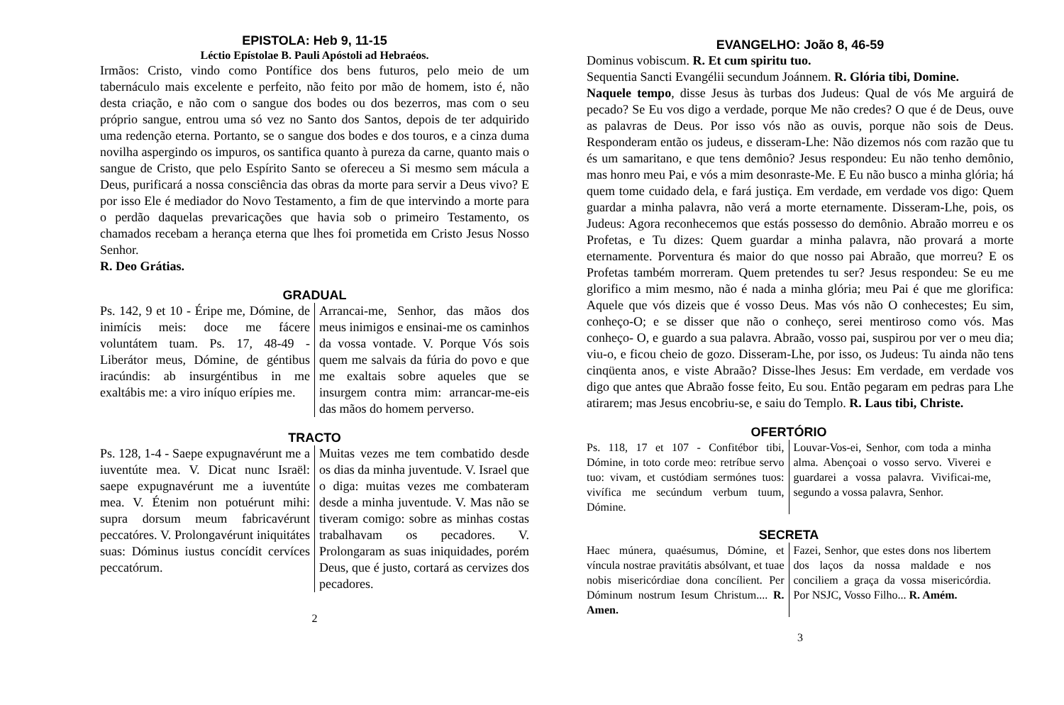EPISTOLA: Heb 9, 11-15
Léctio Epístolae B. Pauli Apóstoli ad Hebraéos.
Irmãos: Cristo, vindo como Pontífice dos bens futuros, pelo meio de um tabernáculo mais excelente e perfeito, não feito por mão de homem, isto é, não desta criação, e não com o sangue dos bodes ou dos bezerros, mas com o seu próprio sangue, entrou uma só vez no Santo dos Santos, depois de ter adquirido uma redenção eterna. Portanto, se o sangue dos bodes e dos touros, e a cinza duma novilha aspergindo os impuros, os santifica quanto à pureza da carne, quanto mais o sangue de Cristo, que pelo Espírito Santo se ofereceu a Si mesmo sem mácula a Deus, purificará a nossa consciência das obras da morte para servir a Deus vivo? E por isso Ele é mediador do Novo Testamento, a fim de que intervindo a morte para o perdão daquelas prevaricações que havia sob o primeiro Testamento, os chamados recebam a herança eterna que lhes foi prometida em Cristo Jesus Nosso Senhor.
R. Deo Grátias.
GRADUAL
Ps. 142, 9 et 10 - Éripe me, Dómine, de inimícis meis: doce me fácere voluntátem tuam. Ps. 17, 48-49 - Liberátor meus, Dómine, de géntibus iracúndis: ab insurgéntibus in me exaltábis me: a viro iníquo erípies me.
Arrancai-me, Senhor, das mãos dos meus inimigos e ensinai-me os caminhos da vossa vontade. V. Porque Vós sois quem me salvais da fúria do povo e que me exaltais sobre aqueles que se insurgem contra mim: arrancar-me-eis das mãos do homem perverso.
TRACTO
Ps. 128, 1-4 - Saepe expugnavérunt me a iuventúte mea. V. Dicat nunc Israël: saepe expugnavérunt me a iuventúte mea. V. Étenim non potuérunt mihi: supra dorsum meum fabricavérunt peccatóres. V. Prolongavérunt iniquitátes suas: Dóminus iustus concídit cervíces peccatórum.
Muitas vezes me tem combatido desde os dias da minha juventude. V. Israel que o diga: muitas vezes me combateram desde a minha juventude. V. Mas não se tiveram comigo: sobre as minhas costas trabalhavam os pecadores. V. Prolongaram as suas iniquidades, porém Deus, que é justo, cortará as cervizes dos pecadores.
2
EVANGELHO: João 8, 46-59
Dominus vobiscum. R. Et cum spiritu tuo.
Sequentia Sancti Evangélii secundum Joánnem. R. Glória tibi, Domine.
Naquele tempo, disse Jesus às turbas dos Judeus: Qual de vós Me arguirá de pecado? Se Eu vos digo a verdade, porque Me não credes? O que é de Deus, ouve as palavras de Deus. Por isso vós não as ouvis, porque não sois de Deus. Responderam então os judeus, e disseram-Lhe: Não dizemos nós com razão que tu és um samaritano, e que tens demônio? Jesus respondeu: Eu não tenho demônio, mas honro meu Pai, e vós a mim desonraste-Me. E Eu não busco a minha glória; há quem tome cuidado dela, e fará justiça. Em verdade, em verdade vos digo: Quem guardar a minha palavra, não verá a morte eternamente. Disseram-Lhe, pois, os Judeus: Agora reconhecemos que estás possesso do demônio. Abraão morreu e os Profetas, e Tu dizes: Quem guardar a minha palavra, não provará a morte eternamente. Porventura és maior do que nosso pai Abraão, que morreu? E os Profetas também morreram. Quem pretendes tu ser? Jesus respondeu: Se eu me glorifico a mim mesmo, não é nada a minha glória; meu Pai é que me glorifica: Aquele que vós dizeis que é vosso Deus. Mas vós não O conhecestes; Eu sim, conheço-O; e se disser que não o conheço, serei mentiroso como vós. Mas conheço- O, e guardo a sua palavra. Abraão, vosso pai, suspirou por ver o meu dia; viu-o, e ficou cheio de gozo. Disseram-Lhe, por isso, os Judeus: Tu ainda não tens cinqüenta anos, e viste Abraão? Disse-lhes Jesus: Em verdade, em verdade vos digo que antes que Abraão fosse feito, Eu sou. Então pegaram em pedras para Lhe atirarem; mas Jesus encobriu-se, e saiu do Templo. R. Laus tibi, Christe.
OFERTÓRIO
Ps. 118, 17 et 107 - Confitébor tibi, Dómine, in toto corde meo: retríbue servo tuo: vivam, et custódiam sermónes tuos: vivífica me secúndum verbum tuum, Dómine.
Louvar-Vos-ei, Senhor, com toda a minha alma. Abençoai o vosso servo. Viverei e guardarei a vossa palavra. Vivificai-me, segundo a vossa palavra, Senhor.
SECRETA
Haec múnera, quaésumus, Dómine, et víncula nostrae pravitátis absólvant, et tuae nobis misericórdiae dona concílient. Per Dóminum nostrum Iesum Christum.... R. Amen.
Fazei, Senhor, que estes dons nos libertem dos laços da nossa maldade e nos conciliem a graça da vossa misericórdia. Por NSJC, Vosso Filho... R. Amém.
3